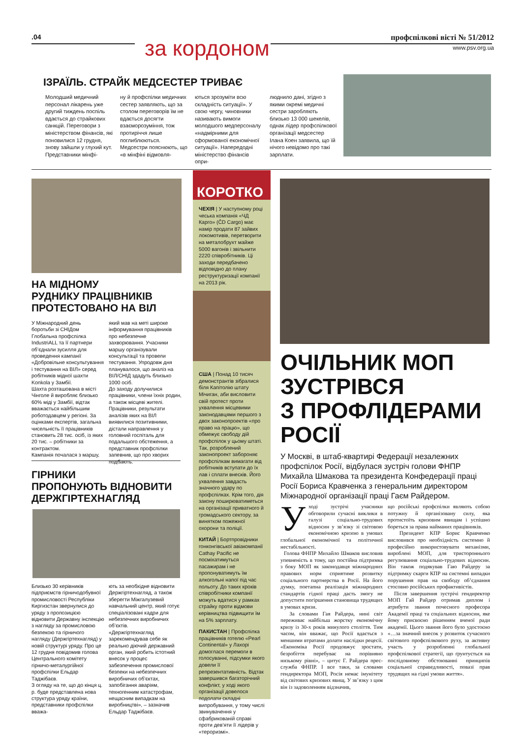.04 за кордоном профспілкові вісті № 51/2012
www.psv.org.ua
ІЗРАЇЛЬ. СТРАЙК МЕДСЕСТЕР ТРИВАЄ
Молодший медичний персонал лікарень уже другий тиждень поспіль вдається до страйкових санкцій. Переговори з міністерством фінансів, які поновилися 12 грудня, знову зайшли у глухий кут. Представники мінфі-
ну й профспілки медичних сестер заявляють, що за столом переговорів їм не вдається досягти взаєморозуміння, тож протиріччя лише поглиблюються.
Медсестри пояснюють, що «в мінфіні відмовля-
ються зрозуміти всю складність ситуації». У свою чергу, чиновники називають вимоги молодшого медперсоналу «надмірними для сформованої економічної ситуації». Напередодні міністерство фінансів опри-
люднило дані, згідно з якими окремі медичні сестри заробляють близько 13 000 шекелів, однак лідер профспілкової організації медсестер Ілана Коен заявила, що їй нічого невідомо про такі зарплати.
НА МІДНОМУ
РУДНИКУ ПРАЦІВНИКІВ
ПРОТЕСТОВАНО НА ВІЛ
У Міжнародний день боротьби зі СНІДом Глобальна профспілка IndustriALL та її партнери об’єднали зусилля для проведення кампанії «Добровільне консультування і тестування на ВІЛ» серед робітників мідної шахти Konkola у Замбії.
Шахта розташована в місті Чінголе й виробляє близько 60% міді у Замбії, відтак вважається найбільшим роботодавцем у регіоні. За оцінками експертів, загальна чисельність її працівників становить 28 тис. осіб, із яких 20 тис. – робітники за контрактом.
Кампанія почалася з маршу,
який мав на меті широке інформування працівників про небезпечне захворювання. Учасники маршу організували консультації та провели тестування. Упродовж дня планувалося, що аналіз на ВІЛ/СНІД здадуть близько 1000 осіб.
До заходу долучилися працівники, члени їхніх родин, а також місцеві жителі. Працівники, результати аналізів яких на ВІЛ виявилися позитивними, дістали направлення у головний госпіталь для подальшого обстеження, а представник профспілки запевнив, що про хворих подбають.
ГІРНИКИ
ПРОПОНУЮТЬ ВІДНОВИТИ
ДЕРЖГІРТЕХНАГЛЯД
Близько 30 керівників підприємств гірничодобувної промисловості Республіки Киргизстан звернулися до уряду з пропозицією відновити Державну інспекцію з нагляду за промисловою безпекою та гірничого нагляду (Держгіртехнагляд) у новій структурі уряду. Про це 12 грудня повідомив голова Центрального комітету гірничо-металургійної профспілки Ельдар Таджібаєв.
З огляду на те, що до кінця ц. р. буде представлена нова структура уряду країни, представники профспілки вважа-
ють за необхідне відновити Держгіртехнагляд, а також зберегти Міжгалузевий навчальний центр, який готує спеціалізовані кадри для небезпечних виробничих об’єктів.
«Держгіртехнагляд зарекомендував себе як реально діючий державний орган, який робить істотний внесок у процес забезпечення промислової безпеки на небезпечних виробничих об’єктах, запобігання аваріям, техногенним катастрофам, нещасним випадкам на виробництві», – зазначив Ельдар Таджібаєв.
КОРОТКО
ЧЕХІЯ | У наступному році чеська компанія «ЧД Карго» (ČD Cargo) має намір продати 87 зайвих локомотивів, перетворити на металобрухт майже 5000 вагонів і звільнити 2220 співробітників. Ці заходи передбачено відповідно до плану реструктуризації компанії на 2013 рік.
США | Понад 10 тисяч демонстрантів зібралися біля Капітолію штату Мічиган, аби висловити свій протест проти ухвалення місцевими законодавцями першого з двох законопроектів «про право на працю», що обмежує свободу дій профспілок у цьому штаті. Так, розроблений законопроект забороняє профспілкам вимагати від робітників вступати до їх лав і сплати внесків. Його ухвалення завдасть значного удару по профспілках. Крім того, дія закону поширюватиметься на організації приватного й громадського сектору, за винятком пожежної охорони та поліції.
КИТАЙ | Бортпровідники гонконгівської авіакомпанії Cathay Pacific не посміхатимуться пасажирам і не пропонуватимуть їм алкогольні напої під час польоту. До таких кроків співробітники компанії можуть вдатися у рамках страйку проти відмови керівництва підвищити їм на 5% зарплату.
ПАКИСТАН | Профспілка працівників готелю «Pearl Continental» у Лахорі домоглася перемоги в голосуванні, підсумки якого довели її репрезентативність. Відтак завершився багаторічний конфлікт, у ході якого організації довелося подолати складні випробування, у тому числі звинувачення у сфабрикованій справі проти дев’яти її лідерів у «тероризмі».
ОЧІЛЬНИК МОП
ЗУСТРІВСЯ
З ПРОФЛІДЕРАМИ
РОСІЇ
У Москві, в штаб-квартирі Федерації незалежних профспілок Росії, відбулася зустріч голови ФНПР Михайла Шмакова та президента Конфедерації праці Росії Бориса Кравченка з генеральним директором Міжнародної організації праці Гаєм Райдером.
У ході зустрічі учасники обговорили сучасні виклики в галузі соціально-трудових відносин у зв’язку зі світовою економічною кризою в умовах глобальної економічної та політичної нестабільності.
Голова ФНПР Михайло Шмаков висловив упевненість в тому, що постійна підтримка з боку МОП як законодавця міжнародних правових норм сприятиме розвитку соціального партнерства в Росії. На його думку, поетапна реалізація міжнародних стандартів гідної праці дасть змогу не допустити погіршення становища трудящих в умовах кризи.
За словами Гая Райдера, нині світ переживає найбільш жорстку економічну кризу із 30-х років минулого століття. Тим часом, він вважає, що Росії вдається з меншими втратами долати наслідки рецесії. «Економіка Росії продовжує зростати, безробіття перебуває на порівняно низькому рівні», – цитує Г. Райдера прес-служба ФНПР. І все таки, за словами гендиректора МОП, Росія немає імунітету від світових кризових явищ. У зв’язку з цим він із задоволенням відзначив,
що російські профспілки являють собою потужну й організовану силу, яка протистоїть кризовим явищам і успішно бореться за права найманих працівників.
Президент КПР Борис Кравченко висловився про необхідність системно й професійно використовувати механізми, вироблені МОП, для тристороннього регулювання соціально-трудових відносин. Він також подякував Гаю Райдеру за підтримку скарги КПР на системні випадки порушення прав на свободу об’єднання стосовно російських профактивістів.
Після завершення зустрічі гендиректор МОП Гай Райдер отримав диплом і атрибути звання почесного професора Академії праці та соціальних відносин, яке йому присвоєно рішенням вченої ради академії. Цього звання його було удостоєно «…за значний внесок у розвиток сучасного світового профспілкового руху, за активну участь у розробленні глобальної профспілкової стратегії, що ґрунтується на послідовному обстоюванні принципів соціальної справедливості, повазі прав трудящих на гідні умови життя».